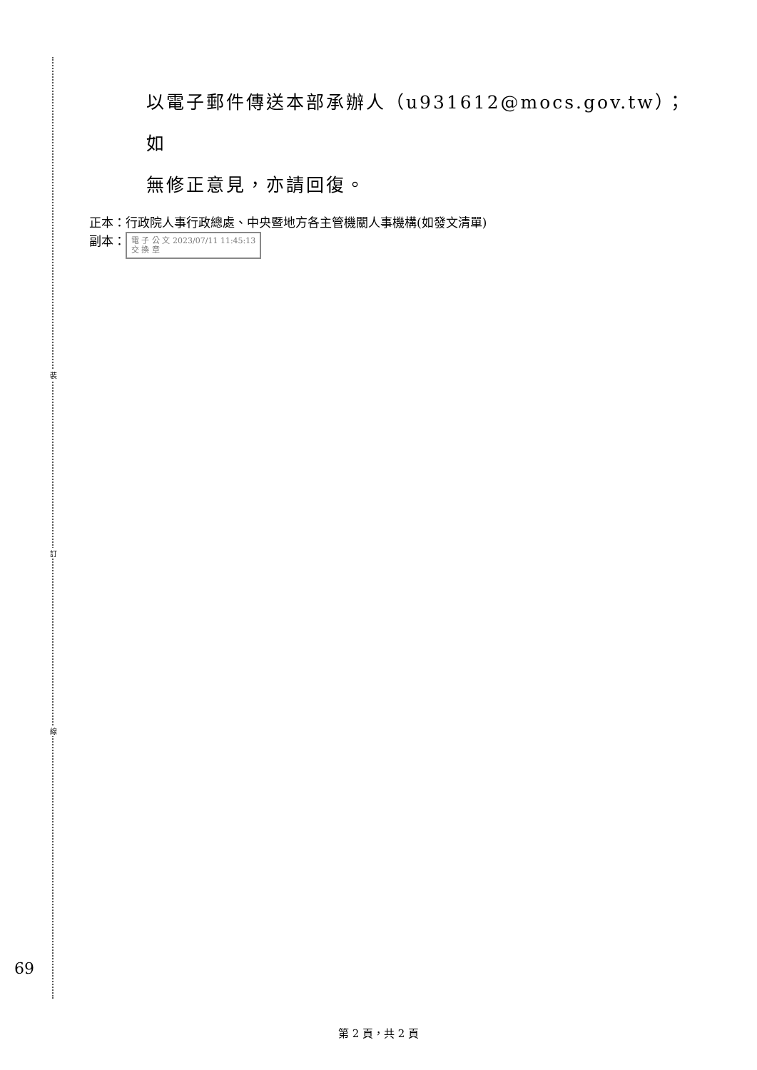裝
訂
線
以電子郵件傳送本部承辦人（u931612@mocs.gov.tw）；如
無修正意見，亦請回復。
正本：行政院人事行政總處、中央暨地方各主管機關人事機構(如發文清單)
副本： 電 子 公 文 2023/07/11 11:45:13
交 換 章
69
第 2 頁，共 2 頁